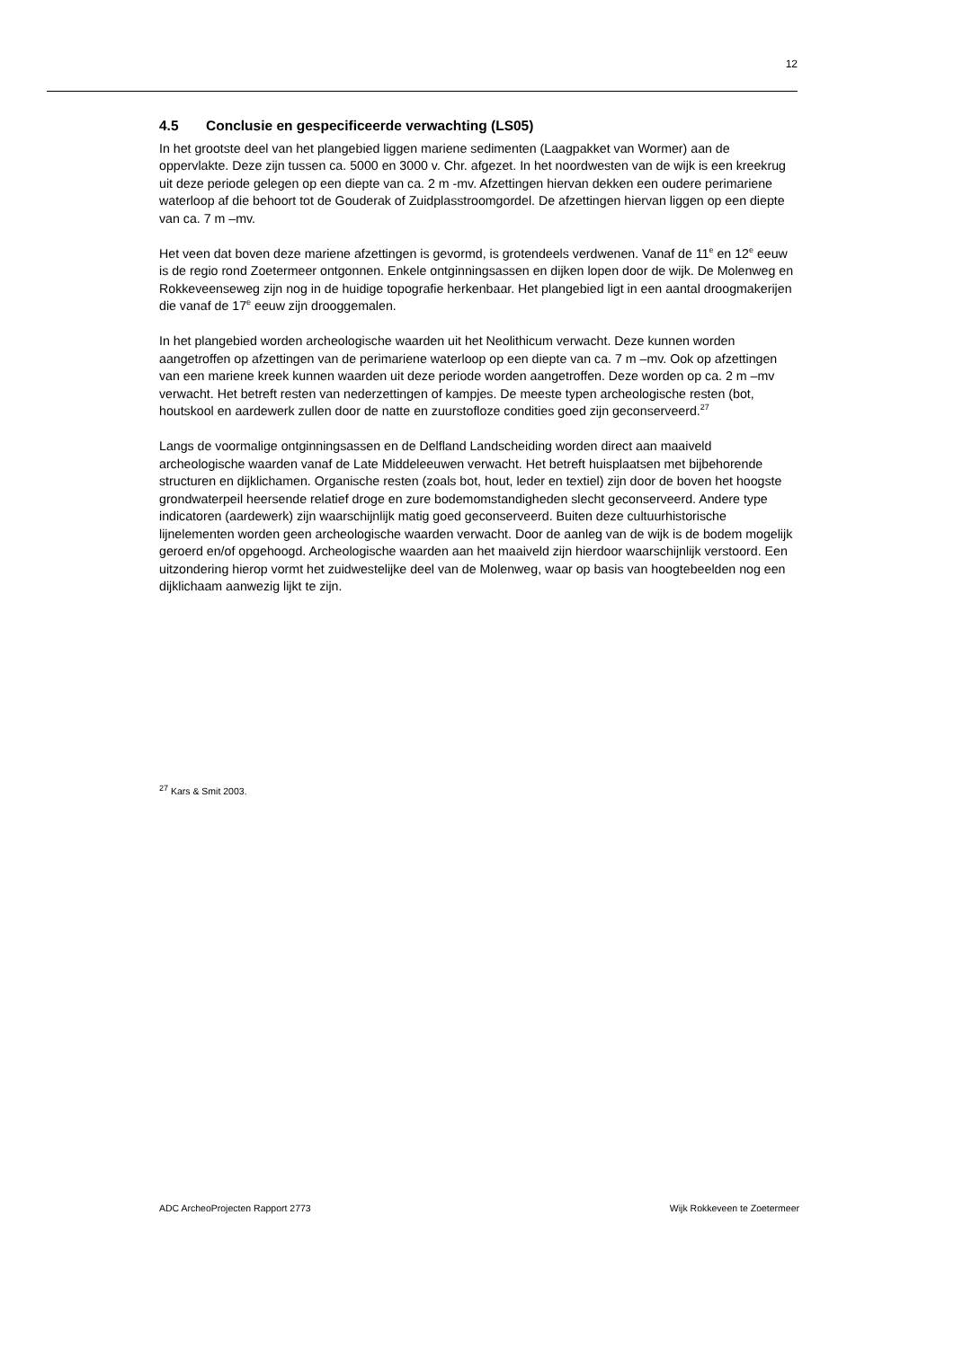12
4.5 Conclusie en gespecificeerde verwachting (LS05)
In het grootste deel van het plangebied liggen mariene sedimenten (Laagpakket van Wormer) aan de oppervlakte. Deze zijn tussen ca. 5000 en 3000 v. Chr. afgezet. In het noordwesten van de wijk is een kreekrug uit deze periode gelegen op een diepte van ca. 2 m -mv. Afzettingen hiervan dekken een oudere perimariene waterloop af die behoort tot de Gouderak of Zuidplasstroomgordel. De afzettingen hiervan liggen op een diepte van ca. 7 m –mv.
Het veen dat boven deze mariene afzettingen is gevormd, is grotendeels verdwenen. Vanaf de 11<sup>e</sup> en 12<sup>e</sup> eeuw is de regio rond Zoetermeer ontgonnen. Enkele ontginningsassen en dijken lopen door de wijk. De Molenweg en Rokkeveenseweg zijn nog in de huidige topografie herkenbaar. Het plangebied ligt in een aantal droogmakerijen die vanaf de 17<sup>e</sup> eeuw zijn drooggemalen.
In het plangebied worden archeologische waarden uit het Neolithicum verwacht. Deze kunnen worden aangetroffen op afzettingen van de perimariene waterloop op een diepte van ca. 7 m –mv. Ook op afzettingen van een mariene kreek kunnen waarden uit deze periode worden aangetroffen. Deze worden op ca. 2 m –mv verwacht. Het betreft resten van nederzettingen of kampjes. De meeste typen archeologische resten (bot, houtskool en aardewerk zullen door de natte en zuurstofloze condities goed zijn geconserveerd.<sup>27</sup>
Langs de voormalige ontginningsassen en de Delfland Landscheiding worden direct aan maaiveld archeologische waarden vanaf de Late Middeleeuwen verwacht. Het betreft huisplaatsen met bijbehorende structuren en dijklichamen. Organische resten (zoals bot, hout, leder en textiel) zijn door de boven het hoogste grondwaterpeil heersende relatief droge en zure bodemomstandigheden slecht geconserveerd. Andere type indicatoren (aardewerk) zijn waarschijnlijk matig goed geconserveerd. Buiten deze cultuurhistorische lijnelementen worden geen archeologische waarden verwacht. Door de aanleg van de wijk is de bodem mogelijk geroerd en/of opgehoogd. Archeologische waarden aan het maaiveld zijn hierdoor waarschijnlijk verstoord. Een uitzondering hierop vormt het zuidwestelijke deel van de Molenweg, waar op basis van hoogtebeelden nog een dijklichaam aanwezig lijkt te zijn.
<sup>27</sup> Kars & Smit 2003.
ADC ArcheoProjecten Rapport 2773 Wijk Rokkeveen te Zoetermeer